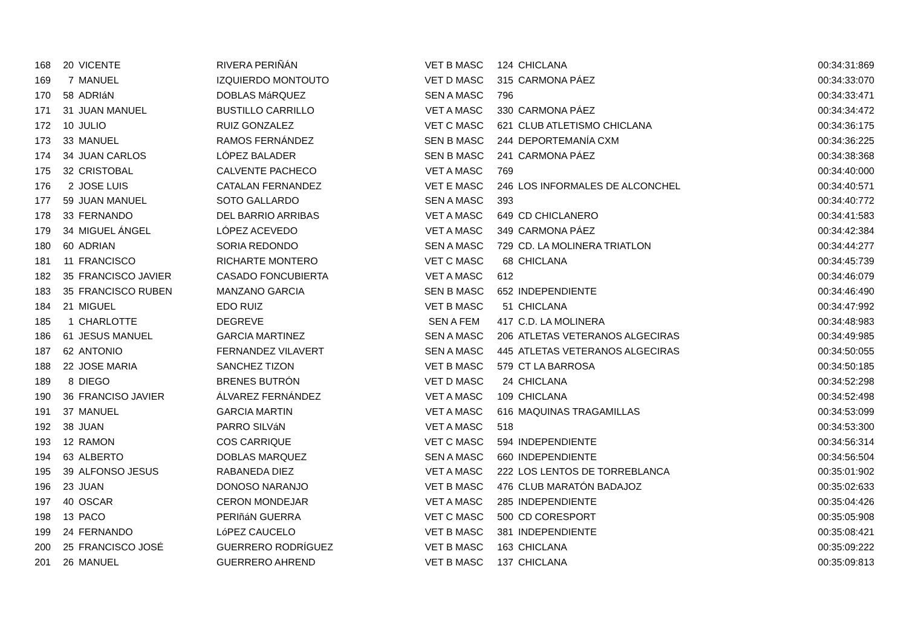| 168 | 20 | VICENTE | RIVERA PERIÑÁN | VET B MASC | 124 | CHICLANA | 00:34:31:869 |
| 169 | 7 | MANUEL | IZQUIERDO MONTOUTO | VET D MASC | 315 | CARMONA PÁEZ | 00:34:33:070 |
| 170 | 58 | ADRIáN | DOBLAS MáRQUEZ | SEN A MASC | 796 | | 00:34:33:471 |
| 171 | 31 | JUAN MANUEL | BUSTILLO CARRILLO | VET A MASC | 330 | CARMONA PÁEZ | 00:34:34:472 |
| 172 | 10 | JULIO | RUIZ GONZALEZ | VET C MASC | 621 | CLUB ATLETISMO CHICLANA | 00:34:36:175 |
| 173 | 33 | MANUEL | RAMOS FERNÁNDEZ | SEN B MASC | 244 | DEPORTEMANÍA CXM | 00:34:36:225 |
| 174 | 34 | JUAN CARLOS | LÓPEZ BALADER | SEN B MASC | 241 | CARMONA PÁEZ | 00:34:38:368 |
| 175 | 32 | CRISTOBAL | CALVENTE PACHECO | VET A MASC | 769 | | 00:34:40:000 |
| 176 | 2 | JOSE LUIS | CATALAN FERNANDEZ | VET E MASC | 246 | LOS INFORMALES DE ALCONCHEL | 00:34:40:571 |
| 177 | 59 | JUAN MANUEL | SOTO GALLARDO | SEN A MASC | 393 | | 00:34:40:772 |
| 178 | 33 | FERNANDO | DEL BARRIO ARRIBAS | VET A MASC | 649 | CD CHICLANERO | 00:34:41:583 |
| 179 | 34 | MIGUEL ÁNGEL | LÓPEZ ACEVEDO | VET A MASC | 349 | CARMONA PÁEZ | 00:34:42:384 |
| 180 | 60 | ADRIAN | SORIA REDONDO | SEN A MASC | 729 | CD. LA MOLINERA TRIATLON | 00:34:44:277 |
| 181 | 11 | FRANCISCO | RICHARTE MONTERO | VET C MASC | 68 | CHICLANA | 00:34:45:739 |
| 182 | 35 | FRANCISCO JAVIER | CASADO FONCUBIERTA | VET A MASC | 612 | | 00:34:46:079 |
| 183 | 35 | FRANCISCO RUBEN | MANZANO GARCIA | SEN B MASC | 652 | INDEPENDIENTE | 00:34:46:490 |
| 184 | 21 | MIGUEL | EDO RUIZ | VET B MASC | 51 | CHICLANA | 00:34:47:992 |
| 185 | 1 | CHARLOTTE | DEGREVE | SEN A FEM | 417 | C.D. LA MOLINERA | 00:34:48:983 |
| 186 | 61 | JESUS MANUEL | GARCIA MARTINEZ | SEN A MASC | 206 | ATLETAS VETERANOS ALGECIRAS | 00:34:49:985 |
| 187 | 62 | ANTONIO | FERNANDEZ VILAVERT | SEN A MASC | 445 | ATLETAS VETERANOS ALGECIRAS | 00:34:50:055 |
| 188 | 22 | JOSE MARIA | SANCHEZ TIZON | VET B MASC | 579 | CT LA BARROSA | 00:34:50:185 |
| 189 | 8 | DIEGO | BRENES BUTRÓN | VET D MASC | 24 | CHICLANA | 00:34:52:298 |
| 190 | 36 | FRANCISO JAVIER | ÁLVAREZ FERNÁNDEZ | VET A MASC | 109 | CHICLANA | 00:34:52:498 |
| 191 | 37 | MANUEL | GARCIA MARTIN | VET A MASC | 616 | MAQUINAS TRAGAMILLAS | 00:34:53:099 |
| 192 | 38 | JUAN | PARRO SILVáN | VET A MASC | 518 | | 00:34:53:300 |
| 193 | 12 | RAMON | COS CARRIQUE | VET C MASC | 594 | INDEPENDIENTE | 00:34:56:314 |
| 194 | 63 | ALBERTO | DOBLAS MARQUEZ | SEN A MASC | 660 | INDEPENDIENTE | 00:34:56:504 |
| 195 | 39 | ALFONSO JESUS | RABANEDA DIEZ | VET A MASC | 222 | LOS LENTOS DE TORREBLANCA | 00:35:01:902 |
| 196 | 23 | JUAN | DONOSO NARANJO | VET B MASC | 476 | CLUB MARATÓN BADAJOZ | 00:35:02:633 |
| 197 | 40 | OSCAR | CERON MONDEJAR | VET A MASC | 285 | INDEPENDIENTE | 00:35:04:426 |
| 198 | 13 | PACO | PERIñáN GUERRA | VET C MASC | 500 | CD CORESPORT | 00:35:05:908 |
| 199 | 24 | FERNANDO | LóPEZ CAUCELO | VET B MASC | 381 | INDEPENDIENTE | 00:35:08:421 |
| 200 | 25 | FRANCISCO JOSÉ | GUERRERO RODRÍGUEZ | VET B MASC | 163 | CHICLANA | 00:35:09:222 |
| 201 | 26 | MANUEL | GUERRERO AHREND | VET B MASC | 137 | CHICLANA | 00:35:09:813 |